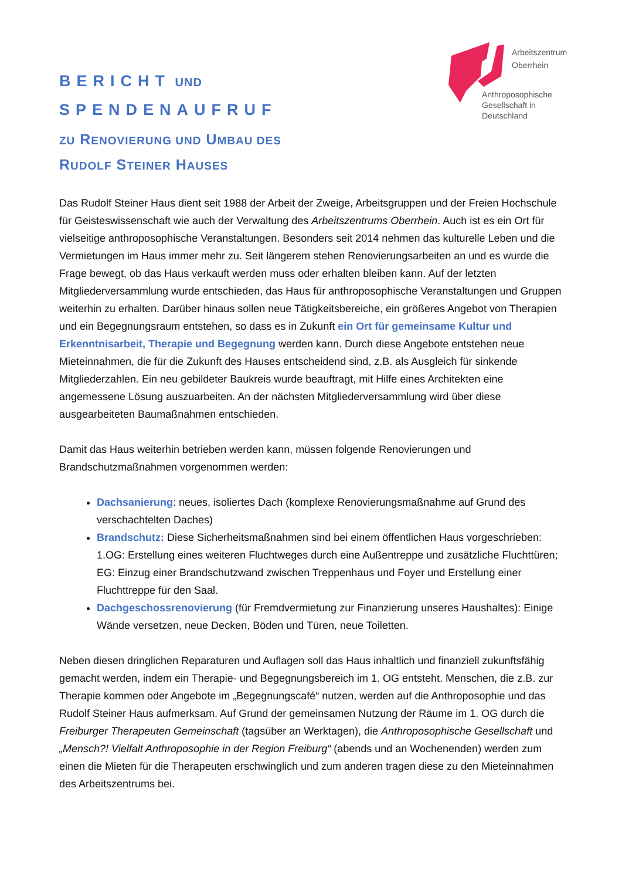Arbeitszentrum
Oberrhein
Anthroposophische
Gesellschaft in
Deutschland
BERICHT UND
SPENDENAUFRUF
ZU RENOVIERUNG UND UMBAU DES
RUDOLF STEINER HAUSES
Das Rudolf Steiner Haus dient seit 1988 der Arbeit der Zweige, Arbeitsgruppen und der Freien Hochschule für Geisteswissenschaft wie auch der Verwaltung des Arbeitszentrums Oberrhein. Auch ist es ein Ort für vielseitige anthroposophische Veranstaltungen. Besonders seit 2014 nehmen das kulturelle Leben und die Vermietungen im Haus immer mehr zu. Seit längerem stehen Renovierungsarbeiten an und es wurde die Frage bewegt, ob das Haus verkauft werden muss oder erhalten bleiben kann. Auf der letzten Mitgliederversammlung wurde entschieden, das Haus für anthroposophische Veranstaltungen und Gruppen weiterhin zu erhalten. Darüber hinaus sollen neue Tätigkeitsbereiche, ein größeres Angebot von Therapien und ein Begegnungsraum entstehen, so dass es in Zukunft ein Ort für gemeinsame Kultur und Erkenntnisarbeit, Therapie und Begegnung werden kann. Durch diese Angebote entstehen neue Mieteinnahmen, die für die Zukunft des Hauses entscheidend sind, z.B. als Ausgleich für sinkende Mitgliederzahlen. Ein neu gebildeter Baukreis wurde beauftragt, mit Hilfe eines Architekten eine angemessene Lösung auszuarbeiten. An der nächsten Mitgliederversammlung wird über diese ausgearbeiteten Baumaßnahmen entschieden.
Damit das Haus weiterhin betrieben werden kann, müssen folgende Renovierungen und Brandschutzmaßnahmen vorgenommen werden:
Dachsanierung: neues, isoliertes Dach (komplexe Renovierungsmaßnahme auf Grund des verschachtelten Daches)
Brandschutz: Diese Sicherheitsmaßnahmen sind bei einem öffentlichen Haus vorgeschrieben: 1.OG: Erstellung eines weiteren Fluchtweges durch eine Außentreppe und zusätzliche Fluchttüren; EG: Einzug einer Brandschutzwand zwischen Treppenhaus und Foyer und Erstellung einer Fluchttreppe für den Saal.
Dachgeschossrenovierung (für Fremdvermietung zur Finanzierung unseres Haushaltes): Einige Wände versetzen, neue Decken, Böden und Türen, neue Toiletten.
Neben diesen dringlichen Reparaturen und Auflagen soll das Haus inhaltlich und finanziell zukunftsfähig gemacht werden, indem ein Therapie- und Begegnungsbereich im 1. OG entsteht. Menschen, die z.B. zur Therapie kommen oder Angebote im „Begegnungscafé“ nutzen, werden auf die Anthroposophie und das Rudolf Steiner Haus aufmerksam. Auf Grund der gemeinsamen Nutzung der Räume im 1. OG durch die Freiburger Therapeuten Gemeinschaft (tagsüber an Werktagen), die Anthroposophische Gesellschaft und „Mensch?! Vielfalt Anthroposophie in der Region Freiburg“ (abends und an Wochenenden) werden zum einen die Mieten für die Therapeuten erschwinglich und zum anderen tragen diese zu den Mieteinnahmen des Arbeitszentrums bei.